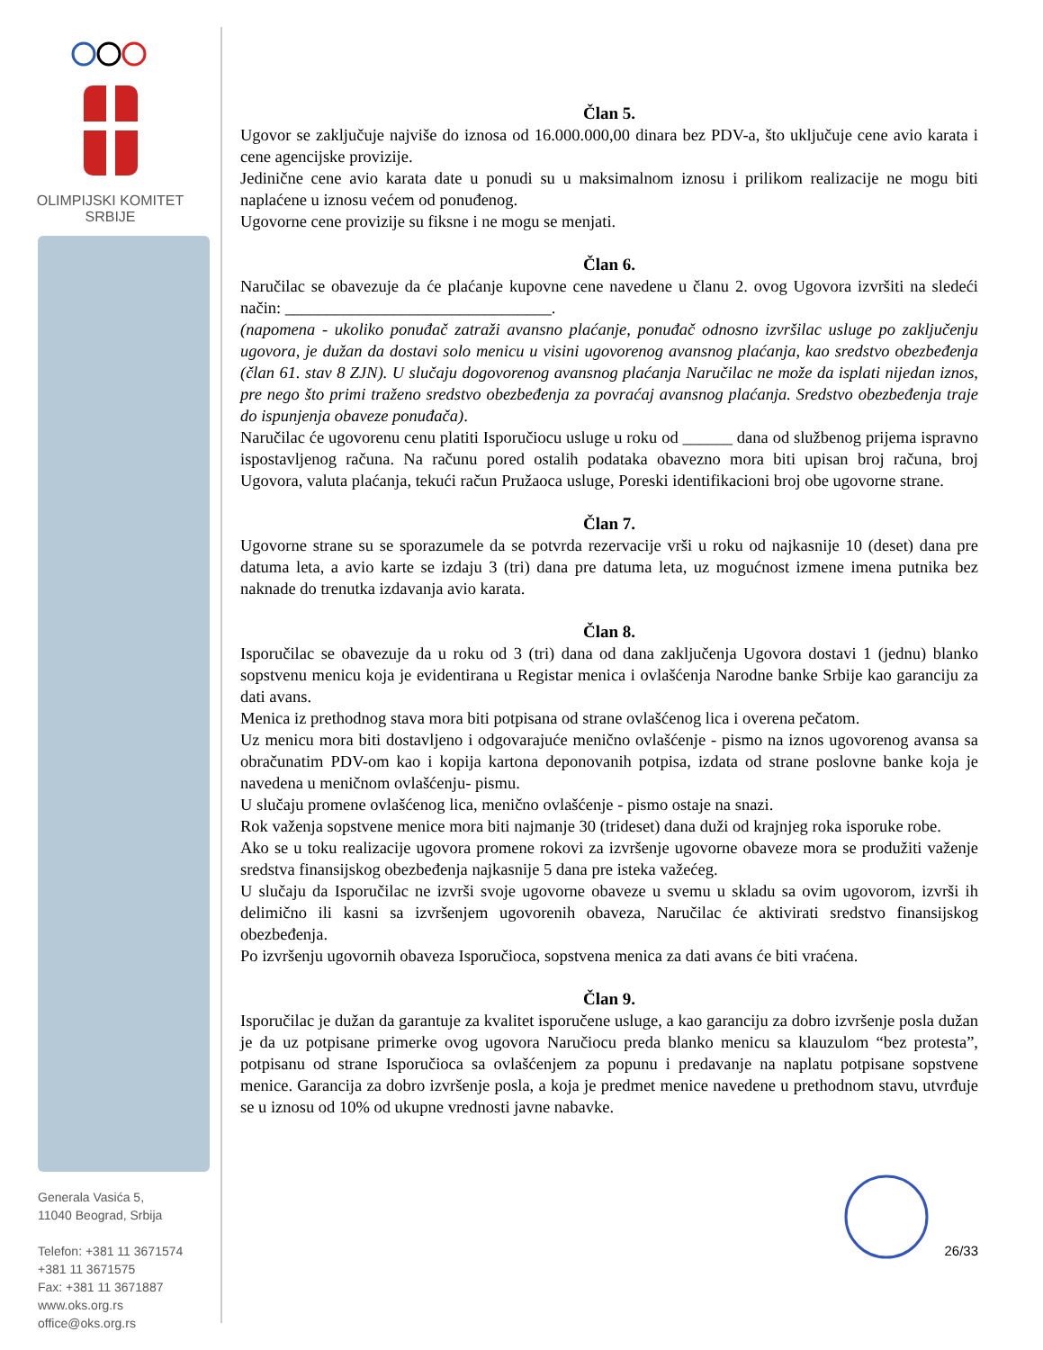OLIMPIJSKI KOMITET
SRBIJE
Generala Vasića 5,
11040 Beograd, Srbija
Telefon: +381 11 3671574
+381 11 3671575
Fax: +381 11 3671887
www.oks.org.rs
office@oks.org.rs
Član 5.
Ugovor se zaključuje najviše do iznosa od 16.000.000,00 dinara bez PDV-a, što uključuje cene avio karata i cene agencijske provizije.
Jedinične cene avio karata date u ponudi su u maksimalnom iznosu i prilikom realizacije ne mogu biti naplaćene u iznosu većem od ponuđenog.
Ugovorne cene provizije su fiksne i ne mogu se menjati.
Član 6.
Naručilac se obavezuje da će plaćanje kupovne cene navedene u članu 2. ovog Ugovora izvršiti na sledeći način: ________________________________.
(napomena - ukoliko ponuđač zatraži avansno plaćanje, ponuđač odnosno izvršilac usluge po zaključenju ugovora, je dužan da dostavi solo menicu u visini ugovorenog avansnog plaćanja, kao sredstvo obezbeđenja (član 61. stav 8 ZJN). U slučaju dogovorenog avansnog plaćanja Naručilac ne može da isplati nijedan iznos, pre nego što primi traženo sredstvo obezbeđenja za povraćaj avansnog plaćanja. Sredstvo obezbeđenja traje do ispunjenja obaveze ponuđača).
Naručilac će ugovorenu cenu platiti Isporučiocu usluge u roku od ______ dana od službenog prijema ispravno ispostavljenog računa. Na računu pored ostalih podataka obavezno mora biti upisan broj računa, broj Ugovora, valuta plaćanja, tekući račun Pružaoca usluge, Poreski identifikacioni broj obe ugovorne strane.
Član 7.
Ugovorne strane su se sporazumele da se potvrda rezervacije vrši u roku od najkasnije 10 (deset) dana pre datuma leta, a avio karte se izdaju 3 (tri) dana pre datuma leta, uz mogućnost izmene imena putnika bez naknade do trenutka izdavanja avio karata.
Član 8.
Isporučilac se obavezuje da u roku od 3 (tri) dana od dana zaključenja Ugovora dostavi 1 (jednu) blanko sopstvenu menicu koja je evidentirana u Registar menica i ovlašćenja Narodne banke Srbije kao garanciju za dati avans.
Menica iz prethodnog stava mora biti potpisana od strane ovlašćenog lica i overena pečatom.
Uz menicu mora biti dostavljeno i odgovarajuće menično ovlašćenje - pismo na iznos ugovorenog avansa sa obračunatim PDV-om kao i kopija kartona deponovanih potpisa, izdata od strane poslovne banke koja je navedena u meničnom ovlašćenju- pismu.
U slučaju promene ovlašćenog lica, menično ovlašćenje - pismo ostaje na snazi.
Rok važenja sopstvene menice mora biti najmanje 30 (trideset) dana duži od krajnjeg roka isporuke robe.
Ako se u toku realizacije ugovora promene rokovi za izvršenje ugovorne obaveze mora se produžiti važenje sredstva finansijskog obezbeđenja najkasnije 5 dana pre isteka važećeg.
U slučaju da Isporučilac ne izvrši svoje ugovorne obaveze u svemu u skladu sa ovim ugovorom, izvrši ih delimično ili kasni sa izvršenjem ugovorenih obaveza, Naručilac će aktivirati sredstvo finansijskog obezbeđenja.
Po izvršenju ugovornih obaveza Isporučioca, sopstvena menica za dati avans će biti vraćena.
Član 9.
Isporučilac je dužan da garantuje za kvalitet isporučene usluge, a kao garanciju za dobro izvršenje posla dužan je da uz potpisane primerke ovog ugovora Naručiocu preda blanko menicu sa klauzulom “bez protesta”, potpisanu od strane Isporučioca sa ovlašćenjem za popunu i predavanje na naplatu potpisane sopstvene menice. Garancija za dobro izvršenje posla, a koja je predmet menice navedene u prethodnom stavu, utvrđuje se u iznosu od 10% od ukupne vrednosti javne nabavke.
26/33